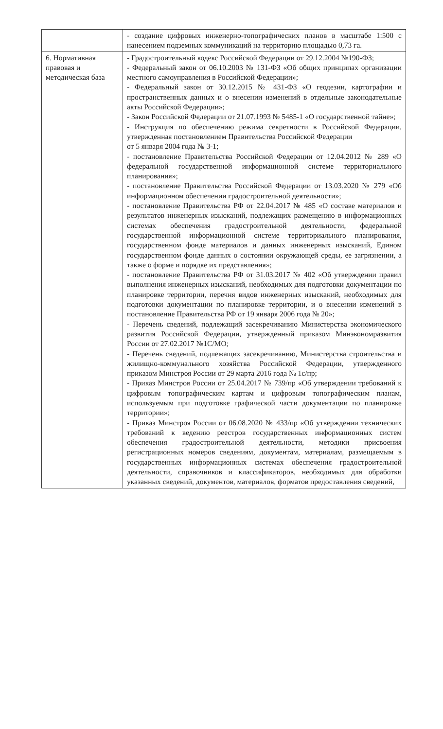| | - создание цифровых инженерно-топографических планов в масштабе 1:500 с нанесением подземных коммуникаций на территорию площадью 0,73 га. |
| 6. Нормативная правовая и методическая база | - Градостроительный кодекс Российской Федерации от 29.12.2004 №190-ФЗ; - Федеральный закон от 06.10.2003 № 131-ФЗ «Об общих принципах организации местного самоуправления в Российской Федерации»; - Федеральный закон от 30.12.2015 № 431-ФЗ «О геодезии, картографии и пространственных данных и о внесении изменений в отдельные законодательные акты Российской Федерации»; - Закон Российской Федерации от 21.07.1993 № 5485-1 «О государственной тайне»; - Инструкция по обеспечению режима секретности в Российской Федерации, утвержденная постановлением Правительства Российской Федерации от 5 января 2004 года № 3-1; - постановление Правительства Российской Федерации от 12.04.2012 № 289 «О федеральной государственной информационной системе территориального планирования»; - постановление Правительства Российской Федерации от 13.03.2020 № 279 «Об информационном обеспечении градостроительной деятельности»; - постановление Правительства РФ от 22.04.2017 № 485 «О составе материалов и результатов инженерных изысканий, подлежащих размещению в информационных системах обеспечения градостроительной деятельности, федеральной государственной информационной системе территориального планирования, государственном фонде материалов и данных инженерных изысканий, Едином государственном фонде данных о состоянии окружающей среды, ее загрязнении, а также о форме и порядке их представления»; - постановление Правительства РФ от 31.03.2017 № 402 «Об утверждении правил выполнения инженерных изысканий, необходимых для подготовки документации по планировке территории, перечня видов инженерных изысканий, необходимых для подготовки документации по планировке территории, и о внесении изменений в постановление Правительства РФ от 19 января 2006 года № 20»; - Перечень сведений, подлежащий засекречиванию Министерства экономического развития Российской Федерации, утвержденный приказом Минэкономразвития России от 27.02.2017 №1С/МО; - Перечень сведений, подлежащих засекречиванию, Министерства строительства и жилищно-коммунального хозяйства Российской Федерации, утвержденного приказом Минстроя России от 29 марта 2016 года № 1с/пр; - Приказ Минстроя России от 25.04.2017 № 739/пр «Об утверждении требований к цифровым топографическим картам и цифровым топографическим планам, используемым при подготовке графической части документации по планировке территории»; - Приказ Минстроя России от 06.08.2020 № 433/пр «Об утверждении технических требований к ведению реестров государственных информационных систем обеспечения градостроительной деятельности, методики присвоения регистрационных номеров сведениям, документам, материалам, размещаемым в государственных информационных системах обеспечения градостроительной деятельности, справочников и классификаторов, необходимых для обработки указанных сведений, документов, материалов, форматов предоставления сведений, |